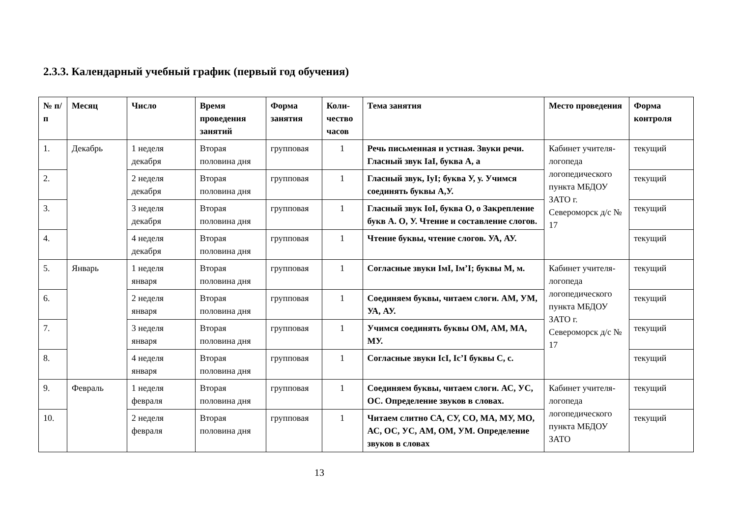2.3.3. Календарный учебный график (первый год обучения)
| № п/п | Месяц | Число | Время проведения занятий | Форма занятия | Коли-чество часов | Тема занятия | Место проведения | Форма контроля |
| --- | --- | --- | --- | --- | --- | --- | --- | --- |
| 1. | Декабрь | 1 неделя декабря | Вторая половина дня | групповая | 1 | Речь письменная и устная. Звуки речи. Гласный звук IaI, буква А, а | Кабинет учителя-логопеда логопедического пункта МБДОУ ЗАТО г. Североморск д/с № 17 | текущий |
| 2. | | 2 неделя декабря | Вторая половина дня | групповая | 1 | Гласный звук, IуI; буква У, у. Учимся соединять буквы А,У. | | текущий |
| 3. | | 3 неделя декабря | Вторая половина дня | групповая | 1 | Гласный звук IoI, буква О, о Закрепление букв А. О, У. Чтение и составление слогов. | | текущий |
| 4. | | 4 неделя декабря | Вторая половина дня | групповая | 1 | Чтение буквы, чтение слогов. УА, АУ. | | текущий |
| 5. | Январь | 1 неделя января | Вторая половина дня | групповая | 1 | Согласные звуки IмI, Iм’I; буквы М, м. | Кабинет учителя-логопеда логопедического пункта МБДОУ ЗАТО г. Североморск д/с № 17 | текущий |
| 6. | | 2 неделя января | Вторая половина дня | групповая | 1 | Соединяем буквы, читаем слоги. АМ, УМ, УА, АУ. | | текущий |
| 7. | | 3 неделя января | Вторая половина дня | групповая | 1 | Учимся соединять буквы ОМ, АМ, МА, МУ. | | текущий |
| 8. | | 4 неделя января | Вторая половина дня | групповая | 1 | Согласные звуки IсI, Iс’I буквы С, с. | | текущий |
| 9. | Февраль | 1 неделя февраля | Вторая половина дня | групповая | 1 | Соединяем буквы, читаем слоги. АС, УС, ОС. Определение звуков в словах. | Кабинет учителя-логопеда логопедического пункта МБДОУ ЗАТО | текущий |
| 10. | | 2 неделя февраля | Вторая половина дня | групповая | 1 | Читаем слитно СА, СУ, СО, МА, МУ, МО, АС, ОС, УС, АМ, ОМ, УМ. Определение звуков в словах | | текущий |
13